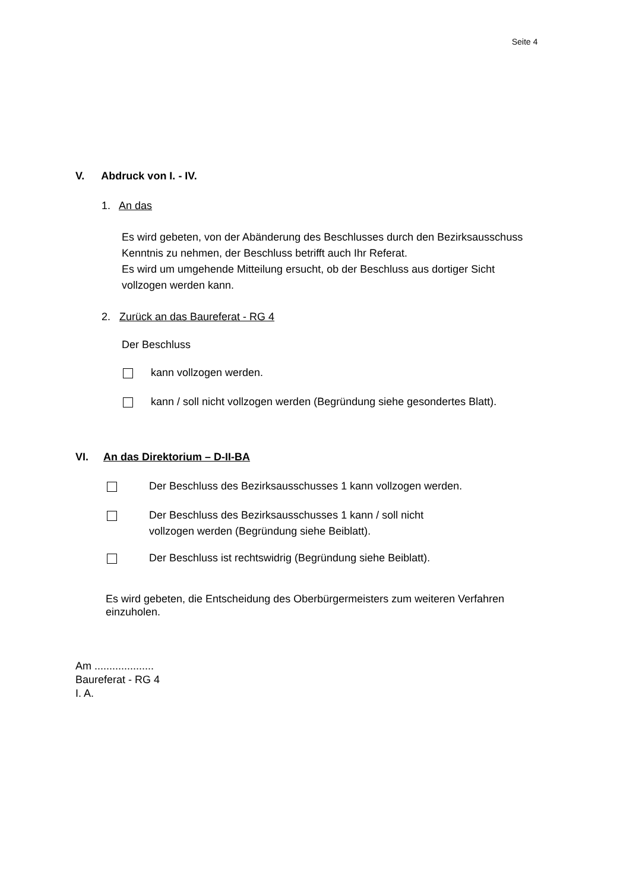Seite 4
V. Abdruck von I. - IV.
1. An das
Es wird gebeten, von der Abänderung des Beschlusses durch den Bezirksausschuss
Kenntnis zu nehmen, der Beschluss betrifft auch Ihr Referat.
Es wird um umgehende Mitteilung ersucht, ob der Beschluss aus dortiger Sicht
vollzogen werden kann.
2. Zurück an das Baureferat - RG 4
Der Beschluss
kann vollzogen werden.
kann / soll nicht vollzogen werden (Begründung siehe gesondertes Blatt).
VI. An das Direktorium – D-II-BA
Der Beschluss des Bezirksausschusses 1 kann vollzogen werden.
Der Beschluss des Bezirksausschusses 1 kann / soll nicht
vollzogen werden (Begründung siehe Beiblatt).
Der Beschluss ist rechtswidrig (Begründung siehe Beiblatt).
Es wird gebeten, die Entscheidung des Oberbürgermeisters zum weiteren Verfahren
einzuholen.
Am ....................
Baureferat - RG 4
I. A.